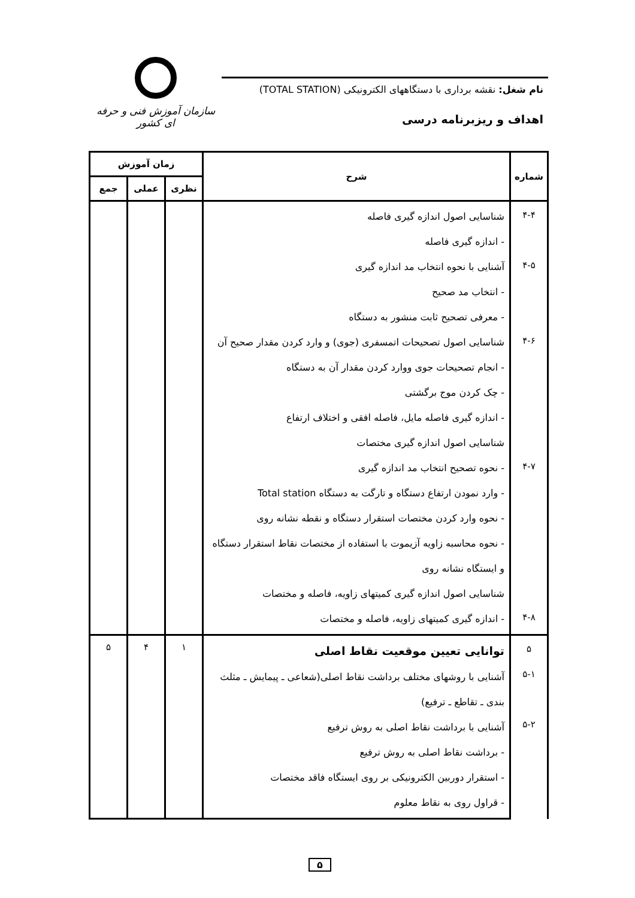نام شغل: نقشه برداری با دستگاههای الکترونیکی (TOTAL STATION)
اهداف و ریزبرنامه درسی
سازمان آموزش فنی و حرفه ای کشور
| شماره | شرح | زمان آموزش | | |
| --- | --- | --- | --- | --- |
| | | نظری | عملی | جمع |
| ۴-۴ ۴-۵ ۴-۶ ۴-۷ ۴-۸ | شناسایی اصول اندازه گیری فاصله - اندازه گیری فاصله آشنایی با نحوه انتخاب مد اندازه گیری - انتخاب مد صحیح - معرفی تصحیح ثابت منشور به دستگاه شناسایی اصول تصحیحات اتمسفری (جوی) و وارد کردن مقدار صحیح آن - انجام تصحیحات جوی ووارد کردن مقدار آن به دستگاه - چک کردن موج برگشتی - اندازه گیری فاصله مایل، فاصله افقی و اختلاف ارتفاع شناسایی اصول اندازه گیری مختصات - نحوه تصحیح انتخاب مد اندازه گیری - وارد نمودن ارتفاع دستگاه و تارگت به دستگاه Total station - نحوه وارد کردن مختصات استقرار دستگاه و نقطه نشانه روی - نحوه محاسبه زاویه آزیموت با استفاده از مختصات نقاط استقرار دستگاه و ایستگاه نشانه روی شناسایی اصول اندازه گیری کمیتهای زاویه، فاصله و مختصات - اندازه گیری کمیتهای زاویه، فاصله و مختصات | | | |
| ۵ ۵-۱ ۵-۲ | توانایی تعیین موقعیت نقاط اصلی آشنایی با روشهای مختلف برداشت نقاط اصلی(شعاعی ـ پیمایش ـ مثلث بندی ـ تقاطع ـ ترفیع) آشنایی با برداشت نقاط اصلی به روش ترفیع - برداشت نقاط اصلی به روش ترفیع - استقرار دوربین الکترونیکی بر روی ایستگاه فاقد مختصات - قراول روی به نقاط معلوم | ۱ | ۴ | ۵ |
۵